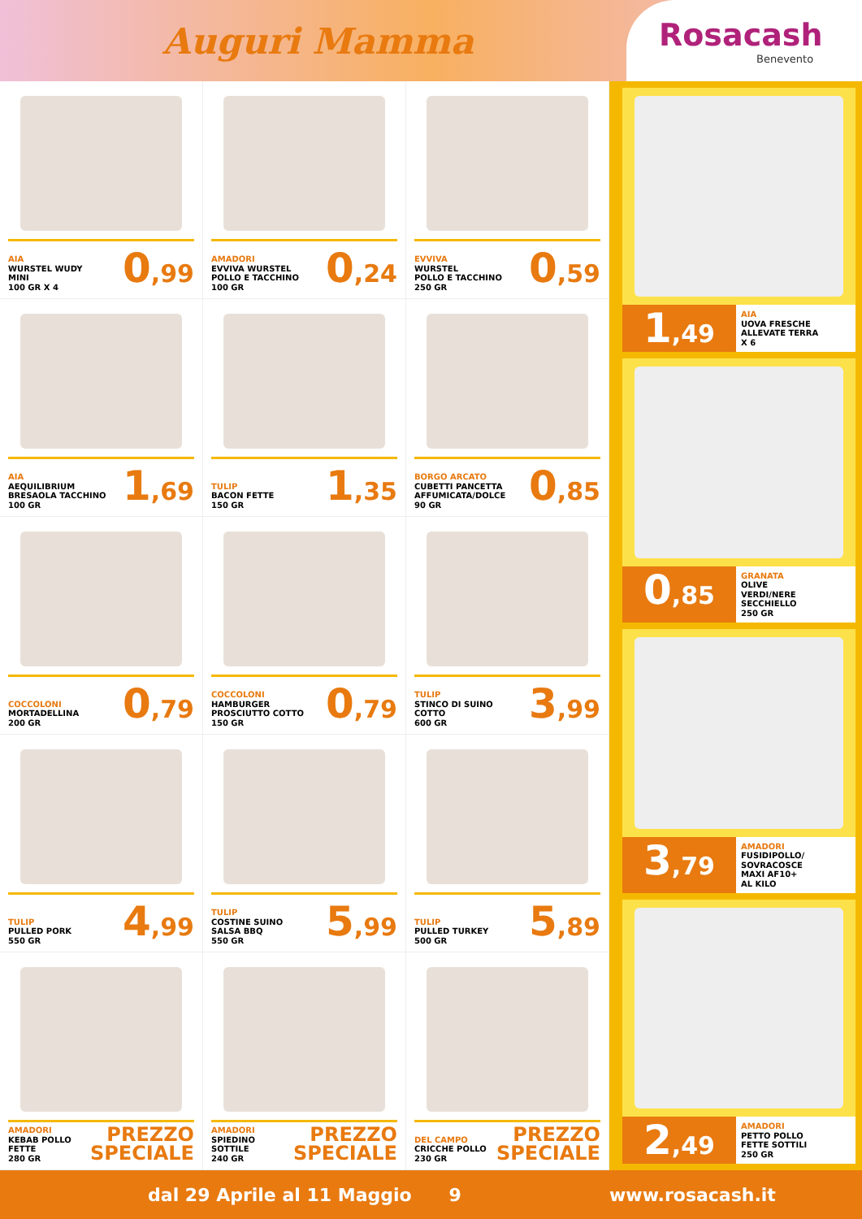Auguri Mamma
Rosacash
Benevento
AIA
WURSTEL WUDY
MINI
100 GR X 4
0,99
AMADORI
EVVIVA WURSTEL
POLLO E TACCHINO
100 GR
0,24
EVVIVA
WURSTEL
POLLO E TACCHINO
250 GR
0,59
AIA
AEQUILIBRIUM
BRESAOLA TACCHINO
100 GR
1,69
TULIP
BACON FETTE
150 GR
1,35
BORGO ARCATO
CUBETTI PANCETTA
AFFUMICATA/DOLCE
90 GR
0,85
COCCOLONI
MORTADELLINA
200 GR
0,79
COCCOLONI
HAMBURGER
PROSCIUTTO COTTO
150 GR
0,79
TULIP
STINCO DI SUINO
COTTO
600 GR
3,99
TULIP
PULLED PORK
550 GR
4,99
TULIP
COSTINE SUINO
SALSA BBQ
550 GR
5,99
TULIP
PULLED TURKEY
500 GR
5,89
AMADORI
KEBAB POLLO
FETTE
280 GR
PREZZO
SPECIALE
AMADORI
SPIEDINO
SOTTILE
240 GR
PREZZO
SPECIALE
DEL CAMPO
CRICCHE POLLO
230 GR
PREZZO
SPECIALE
1,49
AIA
UOVA FRESCHE
ALLEVATE TERRA
X 6
0,85
GRANATA
OLIVE
VERDI/NERE
SECCHIELLO
250 GR
3,79
AMADORI
FUSIDIPOLLO/
SOVRACOSCE
MAXI AF10+
AL KILO
2,49
AMADORI
PETTO POLLO
FETTE SOTTILI
250 GR
dal 29 Aprile al 11 Maggio 9 www.rosacash.it